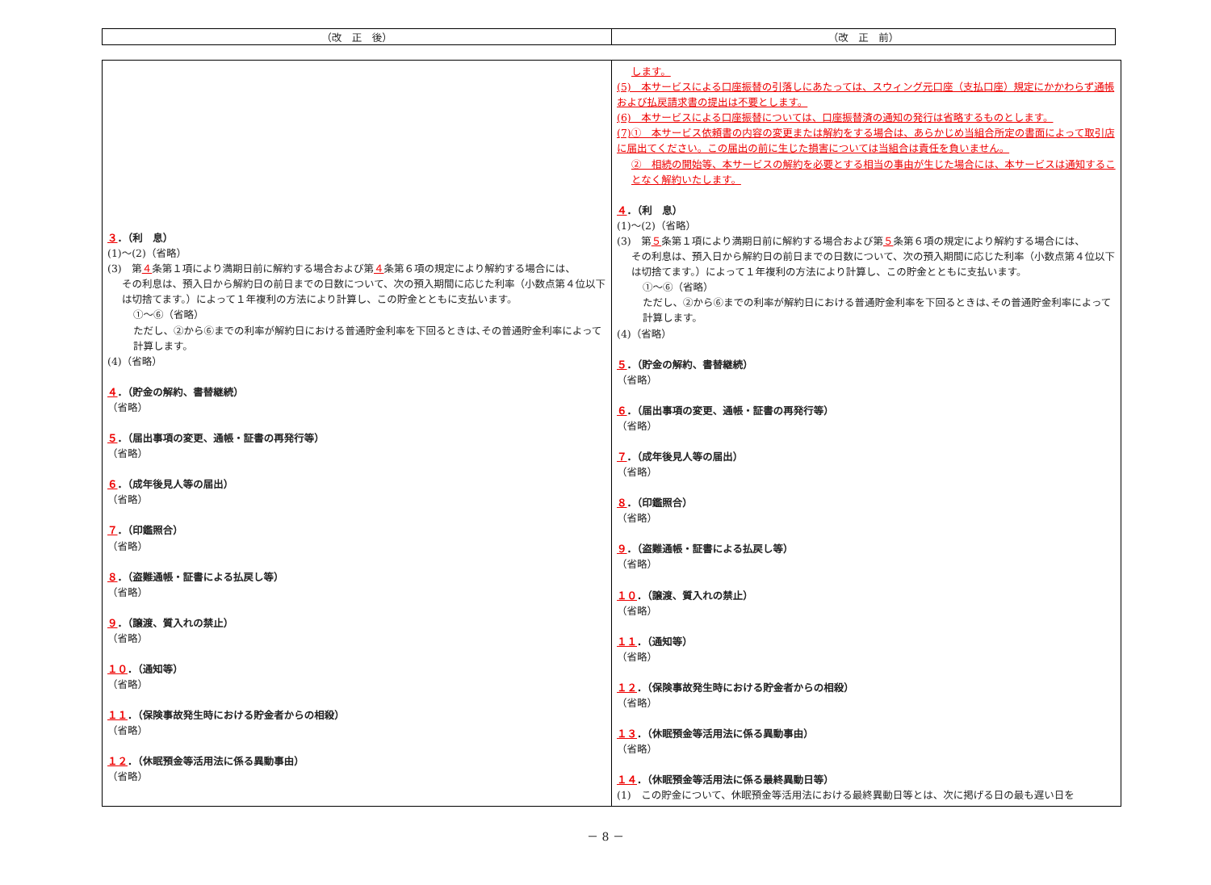| （改 正 後） | （改 正 前） |
| ３ ．（利 息） (1)～(2)（省略） (3) 第 ４ 条第１項により満期日前に解約する場合および第 ４ 条第６項の規定により解約する場合には、 その利息は、預入日から解約日の前日までの日数について、次の預入期間に応じた利率（小数点第４位以下は切捨てます。）によって１年複利の方法により計算し、この貯金とともに支払います。 ①～⑥（省略） ただし、②から⑥までの利率が解約日における普通貯金利率を下回るときは､その普通貯金利率によって計算します。 (4)（省略） ４ ．（貯金の解約、書替継続） （省略） ５ ．（届出事項の変更、通帳・証書の再発行等） （省略） ６ ．（成年後見人等の届出） （省略） ７ ．（印鑑照合） （省略） ８ ．（盗難通帳・証書による払戻し等） （省略） ９ ．（譲渡、質入れの禁止） （省略） １０ ．（通知等） （省略） １１ ．（保険事故発生時における貯金者からの相殺） （省略） １２ ．（休眠預金等活用法に係る異動事由） （省略） | します。 (5) 本サービスによる口座振替の引落しにあたっては、スウィング元口座（支払口座）規定にかかわらず通帳および払戻請求書の提出は不要とします。 (6) 本サービスによる口座振替については、口座振替済の通知の発行は省略するものとします。 (7)① 本サービス依頼書の内容の変更または解約をする場合は、あらかじめ当組合所定の書面によって取引店に届出てください。この届出の前に生じた損害については当組合は責任を負いません。 ② 相続の開始等、本サービスの解約を必要とする相当の事由が生じた場合には、本サービスは通知することなく解約いたします。 ４ ．（利 息） (1)～(2)（省略） (3) 第 ５ 条第１項により満期日前に解約する場合および第 ５ 条第６項の規定により解約する場合には、 その利息は、預入日から解約日の前日までの日数について、次の預入期間に応じた利率（小数点第４位以下は切捨てます。）によって１年複利の方法により計算し、この貯金とともに支払います。 ①～⑥（省略） ただし、②から⑥までの利率が解約日における普通貯金利率を下回るときは､その普通貯金利率によって計算します。 (4)（省略） ５ ．（貯金の解約、書替継続） （省略） ６ ．（届出事項の変更、通帳・証書の再発行等） （省略） ７ ．（成年後見人等の届出） （省略） ８ ．（印鑑照合） （省略） ９ ．（盗難通帳・証書による払戻し等） （省略） １０ ．（譲渡、質入れの禁止） （省略） １１ ．（通知等） （省略） １２ ．（保険事故発生時における貯金者からの相殺） （省略） １３ ．（休眠預金等活用法に係る異動事由） （省略） １４ ．（休眠預金等活用法に係る最終異動日等） (1) この貯金について、休眠預金等活用法における最終異動日等とは、次に掲げる日の最も遅い日を |
－ 8 －